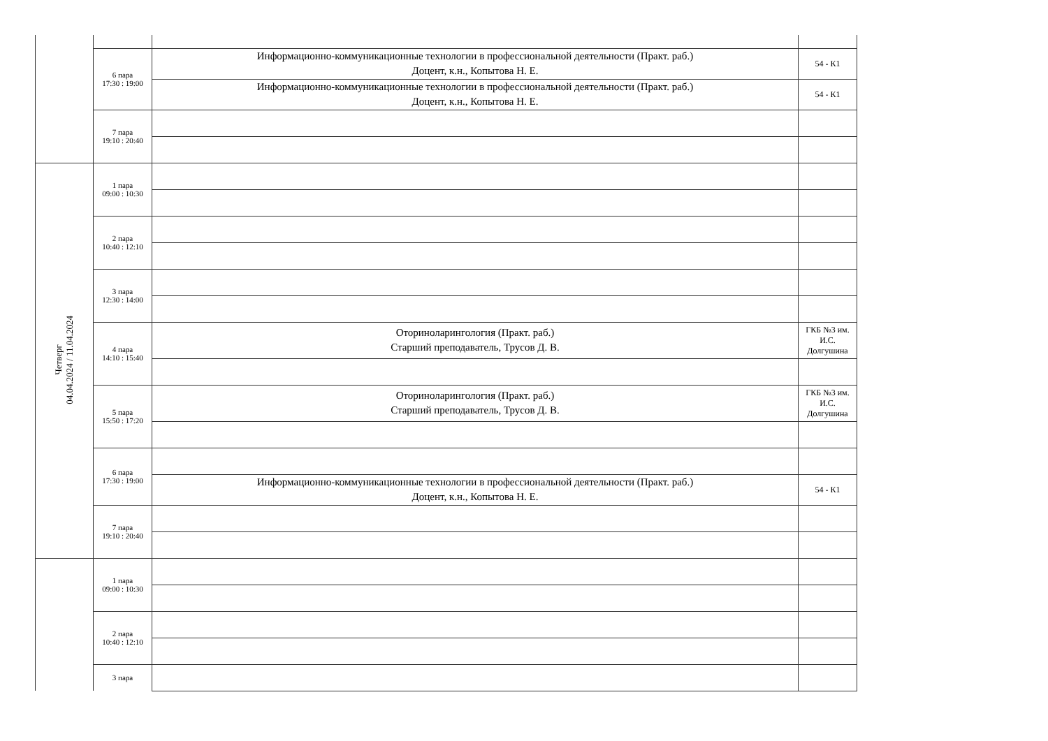| | 6 пара 17:30 : 19:00 | Информационно-коммуникационные технологии в профессиональной деятельности (Практ. раб.) Доцент, к.н., Копытова Н. Е. | 54 - К1 |
| | | Информационно-коммуникационные технологии в профессиональной деятельности (Практ. раб.) Доцент, к.н., Копытова Н. Е. | 54 - К1 |
| | 7 пара 19:10 : 20:40 | | |
| Четверг 04.04.2024 / 11.04.2024 | 1 пара 09:00 : 10:30 | | |
| | 2 пара 10:40 : 12:10 | | |
| | 3 пара 12:30 : 14:00 | | |
| | 4 пара 14:10 : 15:40 | Оториноларингология (Практ. раб.) Старший преподаватель, Трусов Д. В. | ГКБ №3 им. И.С. Долгушина |
| | 5 пара 15:50 : 17:20 | Оториноларингология (Практ. раб.) Старший преподаватель, Трусов Д. В. | ГКБ №3 им. И.С. Долгушина |
| | 6 пара 17:30 : 19:00 | | |
| | | Информационно-коммуникационные технологии в профессиональной деятельности (Практ. раб.) Доцент, к.н., Копытова Н. Е. | 54 - К1 |
| | 7 пара 19:10 : 20:40 | | |
| | 1 пара 09:00 : 10:30 | | |
| | 2 пара 10:40 : 12:10 | | |
| | 3 пара | | |